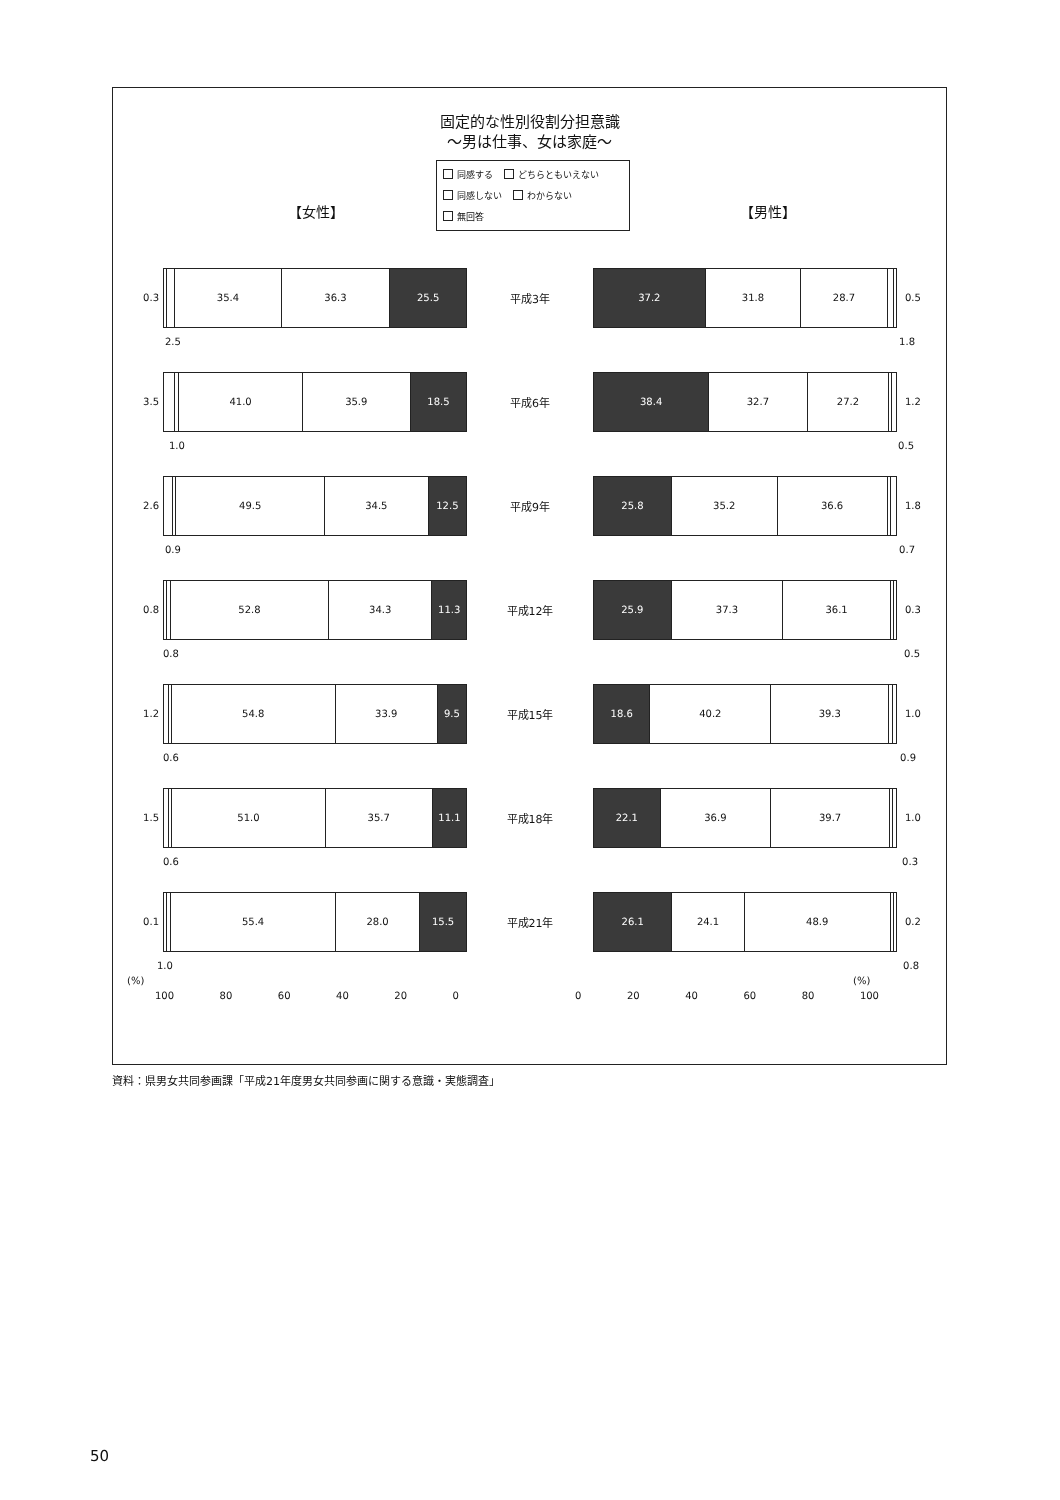固定的な性別役割分担意識
～男は仕事、女は家庭～
同感する どちらともいえない
同感しない わからない
無回答
【女性】 【男性】
0.3
35.4 36.3 25.5
平成3年
37.2 31.8 28.7
0.5
2.5 1.8
3.5
41.0 35.9 18.5
平成6年
38.4 32.7 27.2
1.2
1.0 0.5
2.6
49.5 34.5 12.5
平成9年
25.8 35.2 36.6
1.8
0.9 0.7
0.8
52.8 34.3 11.3
平成12年
25.9 37.3 36.1
0.3
0.8 0.5
1.2
54.8 33.9 9.5
平成15年
18.6 40.2 39.3
1.0
0.6 0.9
1.5
51.0 35.7 11.1
平成18年
22.1 36.9 39.7
1.0
0.6 0.3
0.1
55.4 28.0 15.5
平成21年
26.1 24.1 48.9
0.2
1.0 0.8
(%) (%)
100 80 60 40 20 0 0 20 40 60 80 100
資料：県男女共同参画課「平成21年度男女共同参画に関する意識・実態調査」
50